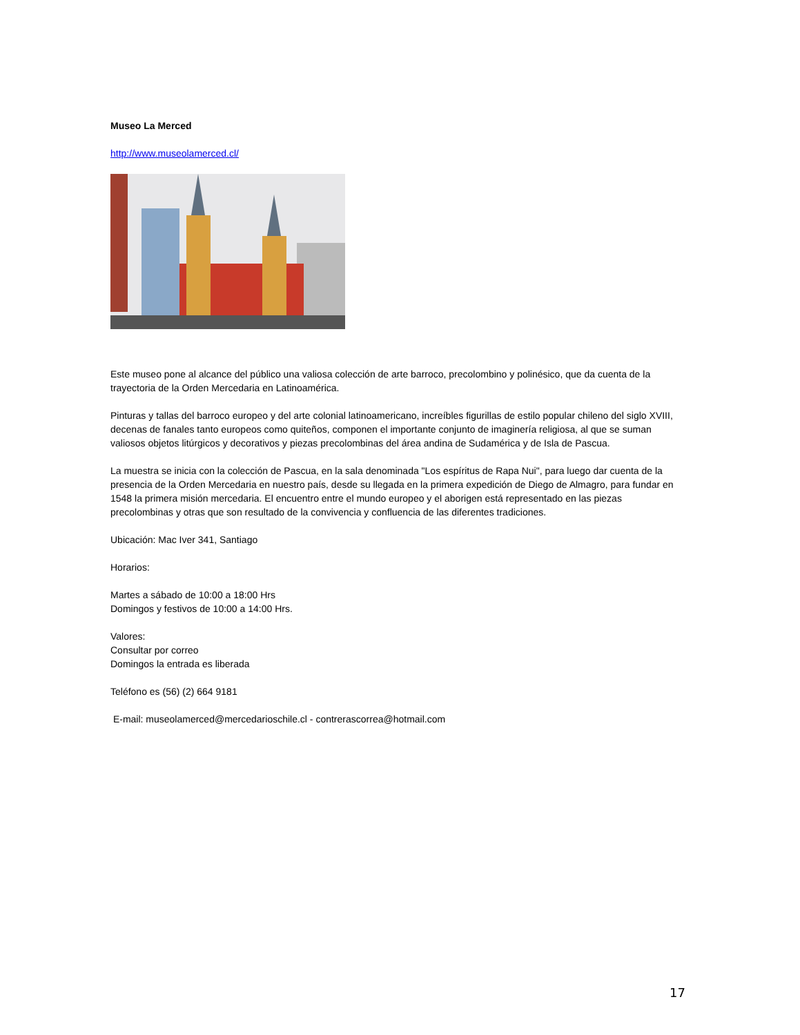Museo La Merced
http://www.museolamerced.cl/
Este museo pone al alcance del público una valiosa colección de arte barroco, precolombino y polinésico, que da cuenta de la trayectoria de la Orden Mercedaria en Latinoamérica.
Pinturas y tallas del barroco europeo y del arte colonial latinoamericano, increíbles figurillas de estilo popular chileno del siglo XVIII, decenas de fanales tanto europeos como quiteños, componen el importante conjunto de imaginería religiosa, al que se suman valiosos objetos litúrgicos y decorativos y piezas precolombinas del área andina de Sudamérica y de Isla de Pascua.
La muestra se inicia con la colección de Pascua, en la sala denominada "Los espíritus de Rapa Nui", para luego dar cuenta de la presencia de la Orden Mercedaria en nuestro país, desde su llegada en la primera expedición de Diego de Almagro, para fundar en 1548 la primera misión mercedaria. El encuentro entre el mundo europeo y el aborigen está representado en las piezas precolombinas y otras que son resultado de la convivencia y confluencia de las diferentes tradiciones.
Ubicación: Mac Iver 341, Santiago
Horarios:
Martes a sábado de 10:00 a 18:00 Hrs
Domingos y festivos de 10:00 a 14:00 Hrs.
Valores:
Consultar por correo
Domingos la entrada es liberada
Teléfono es (56) (2) 664 9181
E-mail: museolamerced@mercedarioschile.cl - contrerascorrea@hotmail.com
17